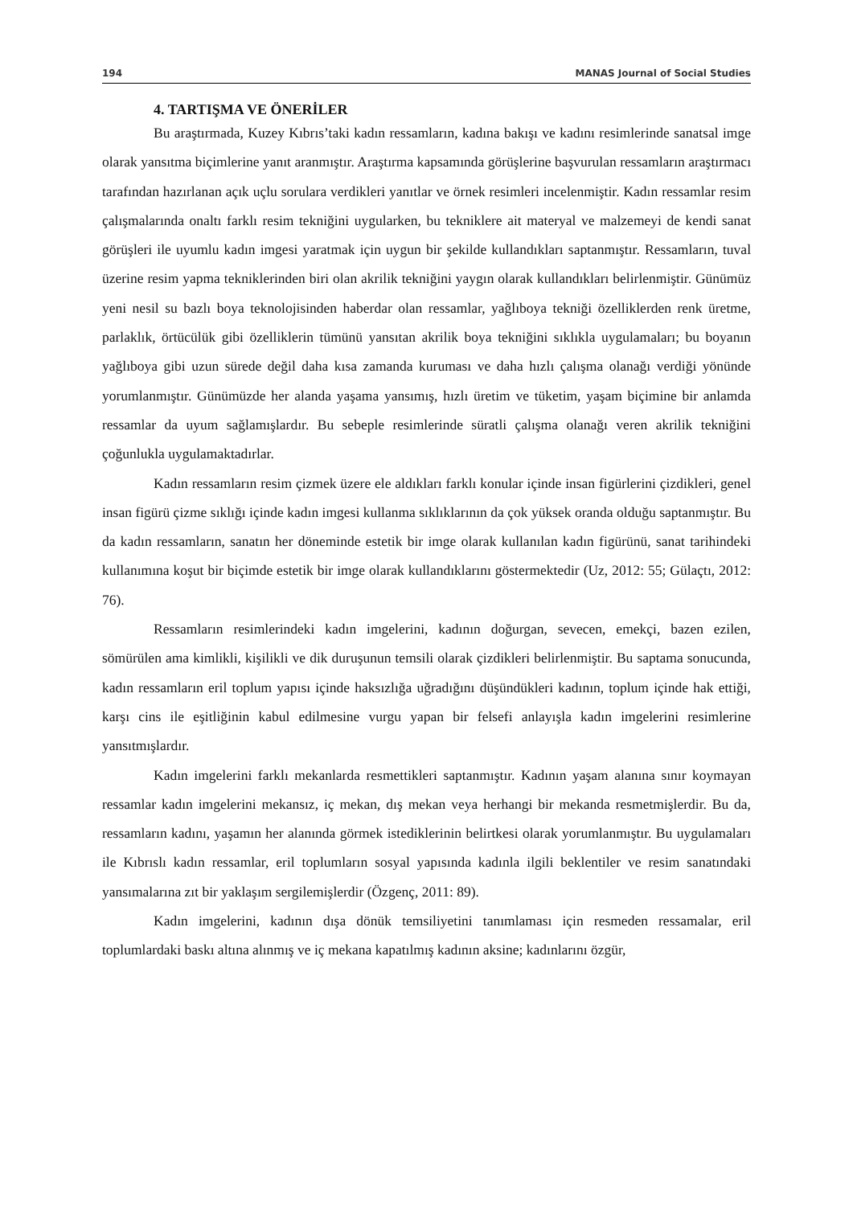194 MANAS Journal of Social Studies
4. TARTIŞMA VE ÖNERİLER
Bu araştırmada, Kuzey Kıbrıs’taki kadın ressamların, kadına bakışı ve kadını resimlerinde sanatsal imge olarak yansıtma biçimlerine yanıt aranmıştır. Araştırma kapsamında görüşlerine başvurulan ressamların araştırmacı tarafından hazırlanan açık uçlu sorulara verdikleri yanıtlar ve örnek resimleri incelenmiştir. Kadın ressamlar resim çalışmalarında onaltı farklı resim tekniğini uygularken, bu tekniklere ait materyal ve malzemeyi de kendi sanat görüşleri ile uyumlu kadın imgesi yaratmak için uygun bir şekilde kullandıkları saptanmıştır. Ressamların, tuval üzerine resim yapma tekniklerinden biri olan akrilik tekniğini yaygın olarak kullandıkları belirlenmiştir. Günümüz yeni nesil su bazlı boya teknolojisinden haberdar olan ressamlar, yağlıboya tekniği özelliklerden renk üretme, parlaklık, örtücülük gibi özelliklerin tümünü yansıtan akrilik boya tekniğini sıklıkla uygulamaları; bu boyanın yağlıboya gibi uzun sürede değil daha kısa zamanda kuruması ve daha hızlı çalışma olanağı verdiği yönünde yorumlanmıştır. Günümüzde her alanda yaşama yansımış, hızlı üretim ve tüketim, yaşam biçimine bir anlamda ressamlar da uyum sağlamışlardır. Bu sebeple resimlerinde süratli çalışma olanağı veren akrilik tekniğini çoğunlukla uygulamaktadırlar.
Kadın ressamların resim çizmek üzere ele aldıkları farklı konular içinde insan figürlerini çizdikleri, genel insan figürü çizme sıklığı içinde kadın imgesi kullanma sıklıklarının da çok yüksek oranda olduğu saptanmıştır. Bu da kadın ressamların, sanatın her döneminde estetik bir imge olarak kullanılan kadın figürünü, sanat tarihindeki kullanımına koşut bir biçimde estetik bir imge olarak kullandıklarını göstermektedir (Uz, 2012: 55; Gülaçtı, 2012: 76).
Ressamların resimlerindeki kadın imgelerini, kadının doğurgan, sevecen, emekçi, bazen ezilen, sömürülen ama kimlikli, kişilikli ve dik duruşunun temsili olarak çizdikleri belirlenmiştir. Bu saptama sonucunda, kadın ressamların eril toplum yapısı içinde haksızlığa uğradığını düşündükleri kadının, toplum içinde hak ettiği, karşı cins ile eşitliğinin kabul edilmesine vurgu yapan bir felsefi anlayışla kadın imgelerini resimlerine yansıtmışlardır.
Kadın imgelerini farklı mekanlarda resmettikleri saptanmıştır. Kadının yaşam alanına sınır koymayan ressamlar kadın imgelerini mekansız, iç mekan, dış mekan veya herhangi bir mekanda resmetmişlerdir. Bu da, ressamların kadını, yaşamın her alanında görmek istediklerinin belirtkesi olarak yorumlanmıştır. Bu uygulamaları ile Kıbrıslı kadın ressamlar, eril toplumların sosyal yapısında kadınla ilgili beklentiler ve resim sanatındaki yansımalarına zıt bir yaklaşım sergilemişlerdir (Özgenç, 2011: 89).
Kadın imgelerini, kadının dışa dönük temsiliyetini tanımlaması için resmeden ressamalar, eril toplumlardaki baskı altına alınmış ve iç mekana kapatılmış kadının aksine; kadınlarını özgür,